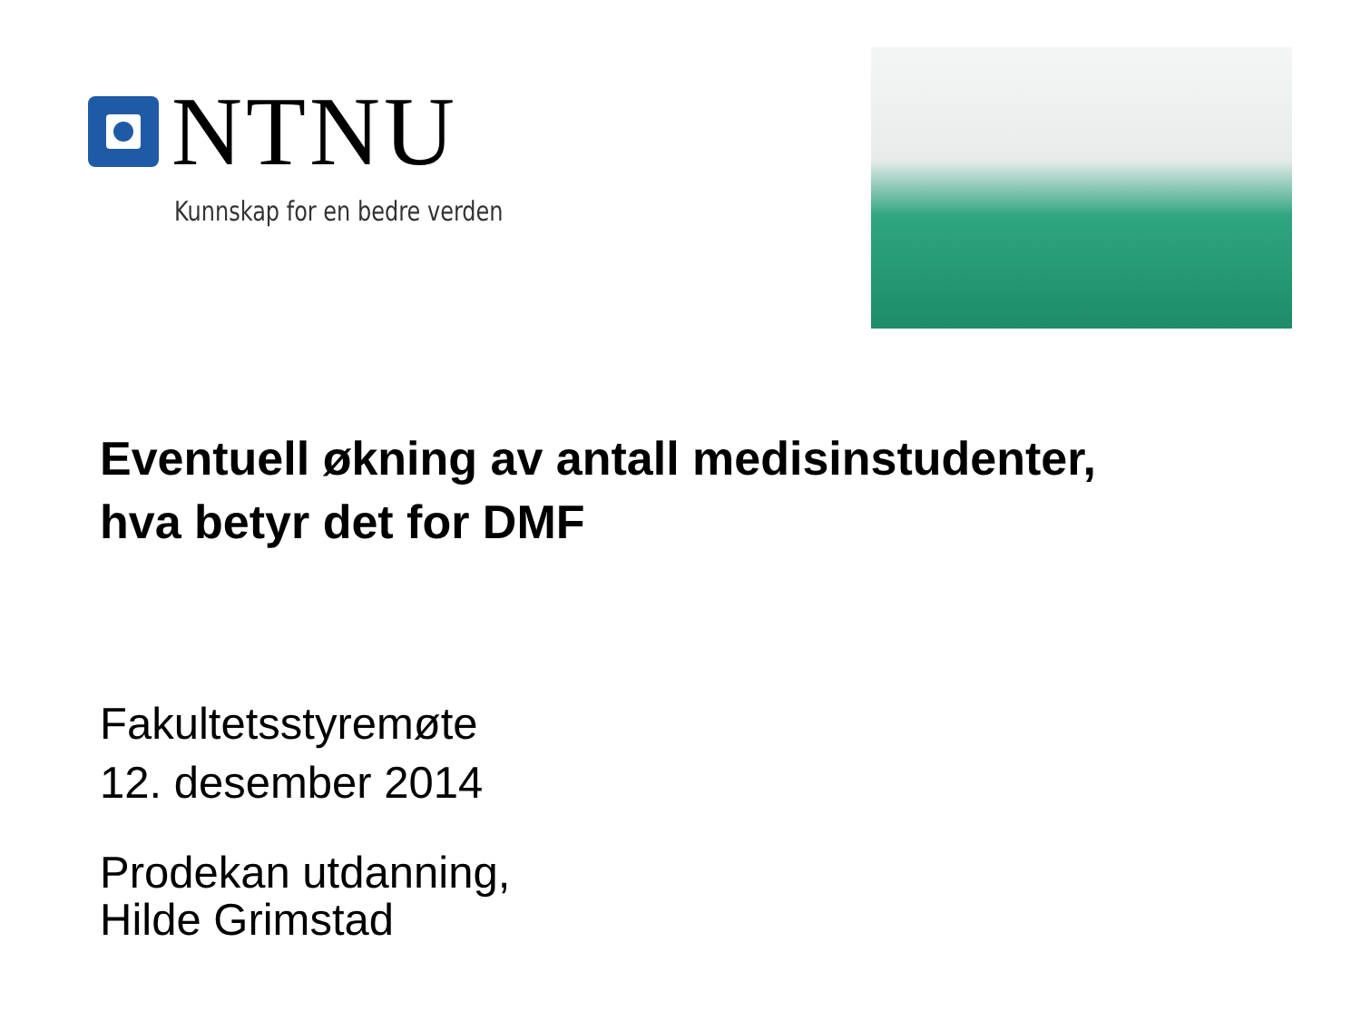NTNU
Kunnskap for en bedre verden
Eventuell økning av antall medisinstudenter,
hva betyr det for DMF
Fakultetsstyremøte
12. desember 2014
Prodekan utdanning,
Hilde Grimstad